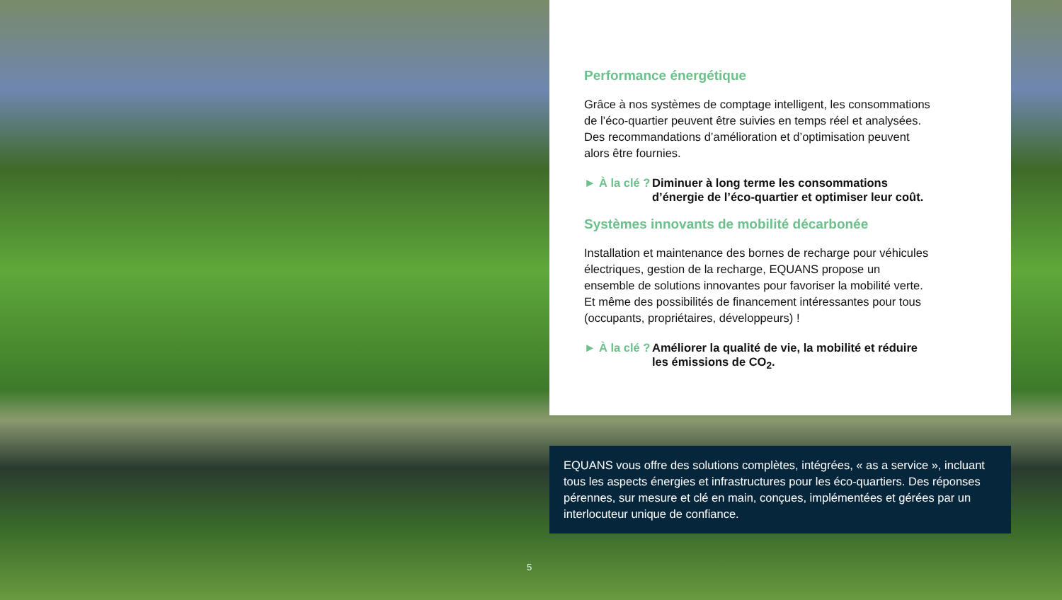Performance énergétique
Grâce à nos systèmes de comptage intelligent, les consommations de l’éco-quartier peuvent être suivies en temps réel et analysées. Des recommandations d’amélioration et d’optimisation peuvent alors être fournies.
► À la clé ? Diminuer à long terme les consommations d’énergie de l’éco-quartier et optimiser leur coût.
Systèmes innovants de mobilité décarbonée
Installation et maintenance des bornes de recharge pour véhicules électriques, gestion de la recharge, EQUANS propose un ensemble de solutions innovantes pour favoriser la mobilité verte. Et même des possibilités de financement intéressantes pour tous (occupants, propriétaires, développeurs) !
► À la clé ? Améliorer la qualité de vie, la mobilité et réduire les émissions de CO<sub>2</sub>.
EQUANS vous offre des solutions complètes, intégrées, « as a service », incluant tous les aspects énergies et infrastructures pour les éco-quartiers. Des réponses pérennes, sur mesure et clé en main, conçues, implémentées et gérées par un interlocuteur unique de confiance.
5